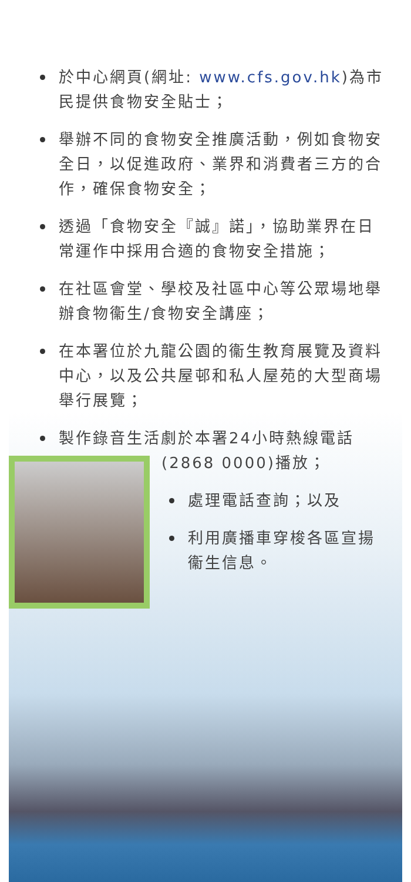於中心網頁(網址: www.cfs.gov.hk)為市民提供食物安全貼士；
舉辦不同的食物安全推廣活動，例如食物安全日，以促進政府、業界和消費者三方的合作，確保食物安全；
透過「食物安全『誠』諾」，協助業界在日常運作中採用合適的食物安全措施；
在社區會堂、學校及社區中心等公眾場地舉辦食物衞生/食物安全講座；
在本署位於九龍公園的衞生教育展覽及資料中心，以及公共屋邨和私人屋苑的大型商場舉行展覽；
製作錄音生活劇於本署24小時熱線電話
(2868 0000)播放；
處理電話查詢；以及
利用廣播車穿梭各區宣揚衞生信息。